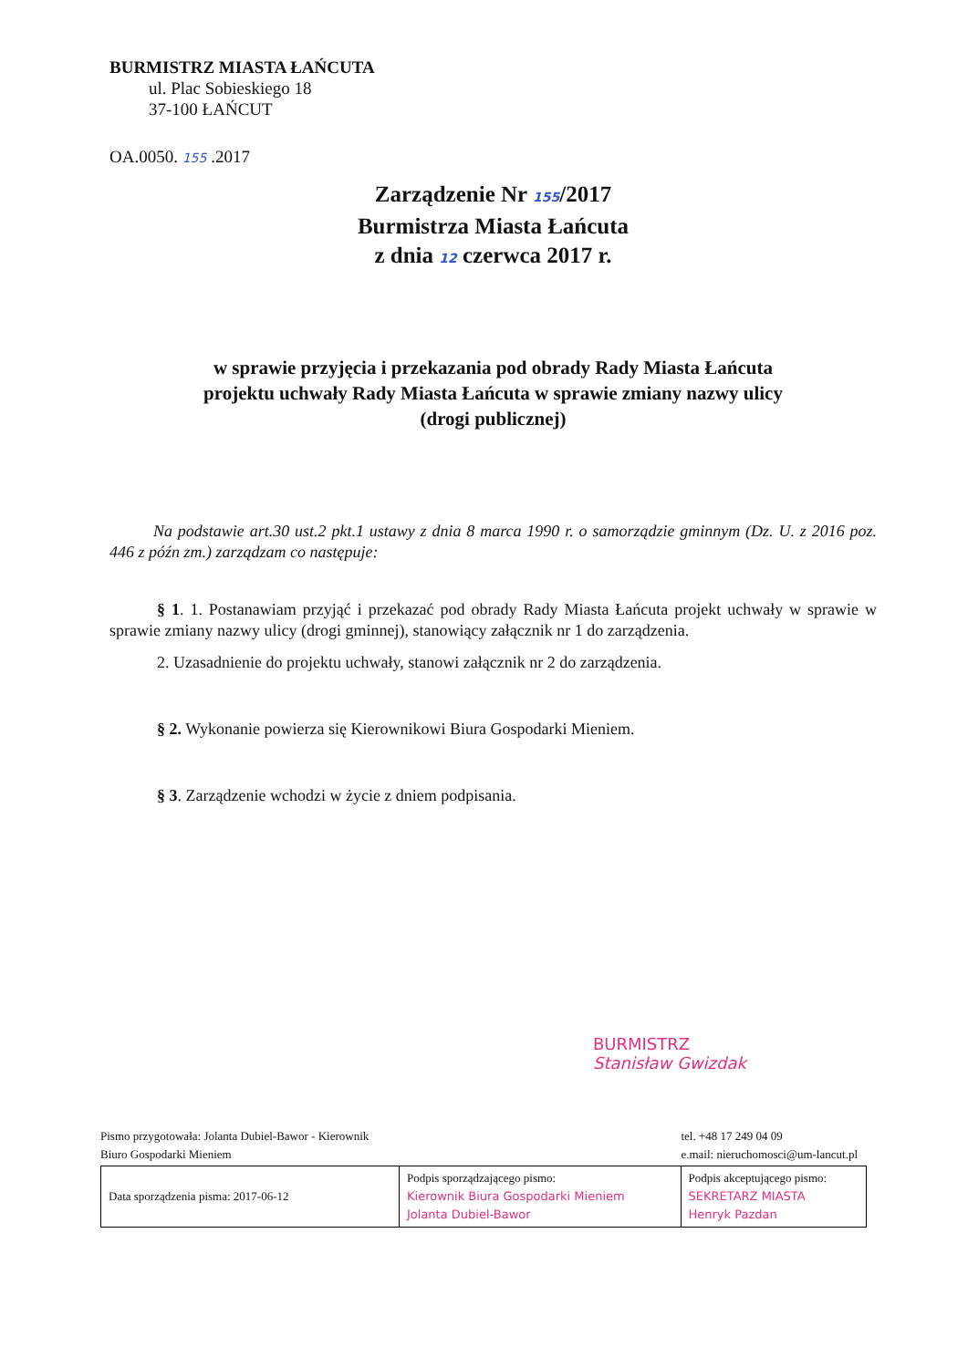BURMISTRZ MIASTA ŁAŃCUTA
ul. Plac Sobieskiego 18
37-100 ŁAŃCUT
OA.0050. 155 .2017
Zarządzenie Nr 155/2017
Burmistrza Miasta Łańcuta
z dnia 12 czerwca 2017 r.
w sprawie przyjęcia i przekazania pod obrady Rady Miasta Łańcuta
projektu uchwały Rady Miasta Łańcuta w sprawie zmiany nazwy ulicy
(drogi publicznej)
Na podstawie art.30 ust.2 pkt.1 ustawy z dnia 8 marca 1990 r. o samorządzie gminnym (Dz. U. z 2016 poz. 446 z późn zm.) zarządzam co następuje:
§ 1. 1. Postanawiam przyjąć i przekazać pod obrady Rady Miasta Łańcuta projekt uchwały w sprawie w sprawie zmiany nazwy ulicy (drogi gminnej), stanowiący załącznik nr 1 do zarządzenia.
2. Uzasadnienie do projektu uchwały, stanowi załącznik nr 2 do zarządzenia.
§ 2. Wykonanie powierza się Kierownikowi Biura Gospodarki Mieniem.
§ 3. Zarządzenie wchodzi w życie z dniem podpisania.
BURMISTRZ
Stanisław Gwizdak
Pismo przygotowała: Jolanta Dubiel-Bawor - Kierownik
Biuro Gospodarki Mieniem tel. +48 17 249 04 09
e.mail: nieruchomosci@um-lancut.pl
| Data sporządzenia pisma: 2017-06-12 | Podpis sporządzającego pismo: Kierownik Biura Gospodarki Mieniem Jolanta Dubiel-Bawor | Podpis akceptującego pismo: SEKRETARZ MIASTA Henryk Pazdan |